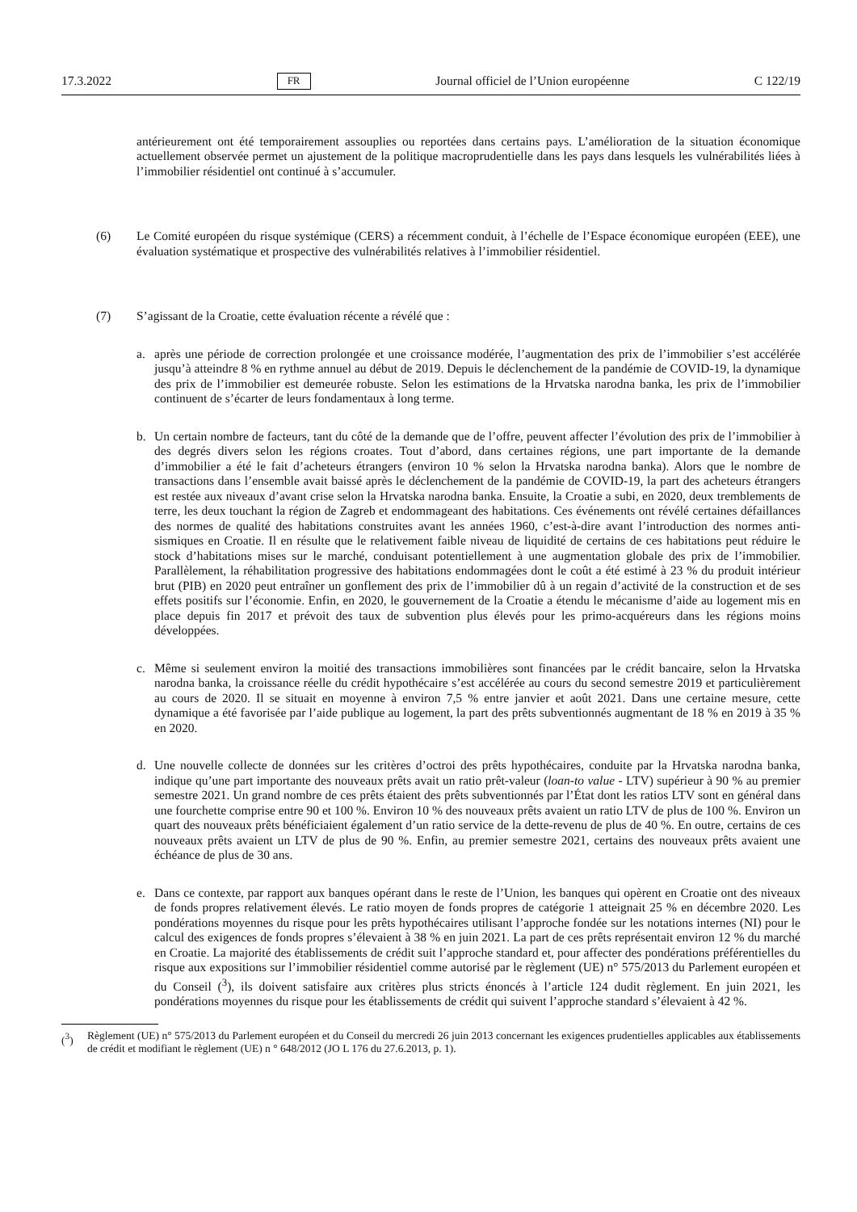17.3.2022 FR Journal officiel de l’Union européenne C 122/19
antérieurement ont été temporairement assouplies ou reportées dans certains pays. L’amélioration de la situation économique actuellement observée permet un ajustement de la politique macroprudentielle dans les pays dans lesquels les vulnérabilités liées à l’immobilier résidentiel ont continué à s’accumuler.
(6) Le Comité européen du risque systémique (CERS) a récemment conduit, à l’échelle de l’Espace économique européen (EEE), une évaluation systématique et prospective des vulnérabilités relatives à l’immobilier résidentiel.
(7) S’agissant de la Croatie, cette évaluation récente a révélé que :
a. après une période de correction prolongée et une croissance modérée, l’augmentation des prix de l’immobilier s’est accélérée jusqu’à atteindre 8 % en rythme annuel au début de 2019. Depuis le déclenchement de la pandémie de COVID-19, la dynamique des prix de l’immobilier est demeurée robuste. Selon les estimations de la Hrvatska narodna banka, les prix de l’immobilier continuent de s’écarter de leurs fondamentaux à long terme.
b. Un certain nombre de facteurs, tant du côté de la demande que de l’offre, peuvent affecter l’évolution des prix de l’immobilier à des degrés divers selon les régions croates. Tout d’abord, dans certaines régions, une part importante de la demande d’immobilier a été le fait d’acheteurs étrangers (environ 10 % selon la Hrvatska narodna banka). Alors que le nombre de transactions dans l’ensemble avait baissé après le déclenchement de la pandémie de COVID-19, la part des acheteurs étrangers est restée aux niveaux d’avant crise selon la Hrvatska narodna banka. Ensuite, la Croatie a subi, en 2020, deux tremblements de terre, les deux touchant la région de Zagreb et endommageant des habitations. Ces événements ont révélé certaines défaillances des normes de qualité des habitations construites avant les années 1960, c’est-à-dire avant l’introduction des normes anti-sismiques en Croatie. Il en résulte que le relativement faible niveau de liquidité de certains de ces habitations peut réduire le stock d’habitations mises sur le marché, conduisant potentiellement à une augmentation globale des prix de l’immobilier. Parallèlement, la réhabilitation progressive des habitations endommagées dont le coût a été estimé à 23 % du produit intérieur brut (PIB) en 2020 peut entraîner un gonflement des prix de l’immobilier dû à un regain d’activité de la construction et de ses effets positifs sur l’économie. Enfin, en 2020, le gouvernement de la Croatie a étendu le mécanisme d’aide au logement mis en place depuis fin 2017 et prévoit des taux de subvention plus élevés pour les primo-acquéreurs dans les régions moins développées.
c. Même si seulement environ la moitié des transactions immobilières sont financées par le crédit bancaire, selon la Hrvatska narodna banka, la croissance réelle du crédit hypothécaire s’est accélérée au cours du second semestre 2019 et particulièrement au cours de 2020. Il se situait en moyenne à environ 7,5 % entre janvier et août 2021. Dans une certaine mesure, cette dynamique a été favorisée par l’aide publique au logement, la part des prêts subventionnés augmentant de 18 % en 2019 à 35 % en 2020.
d. Une nouvelle collecte de données sur les critères d’octroi des prêts hypothécaires, conduite par la Hrvatska narodna banka, indique qu’une part importante des nouveaux prêts avait un ratio prêt-valeur (loan-to value - LTV) supérieur à 90 % au premier semestre 2021. Un grand nombre de ces prêts étaient des prêts subventionnés par l’État dont les ratios LTV sont en général dans une fourchette comprise entre 90 et 100 %. Environ 10 % des nouveaux prêts avaient un ratio LTV de plus de 100 %. Environ un quart des nouveaux prêts bénéficiaient également d’un ratio service de la dette-revenu de plus de 40 %. En outre, certains de ces nouveaux prêts avaient un LTV de plus de 90 %. Enfin, au premier semestre 2021, certains des nouveaux prêts avaient une échéance de plus de 30 ans.
e. Dans ce contexte, par rapport aux banques opérant dans le reste de l’Union, les banques qui opèrent en Croatie ont des niveaux de fonds propres relativement élevés. Le ratio moyen de fonds propres de catégorie 1 atteignait 25 % en décembre 2020. Les pondérations moyennes du risque pour les prêts hypothécaires utilisant l’approche fondée sur les notations internes (NI) pour le calcul des exigences de fonds propres s’élevaient à 38 % en juin 2021. La part de ces prêts représentait environ 12 % du marché en Croatie. La majorité des établissements de crédit suit l’approche standard et, pour affecter des pondérations préférentielles du risque aux expositions sur l’immobilier résidentiel comme autorisé par le règlement (UE) n° 575/2013 du Parlement européen et du Conseil (<sup>3</sup>), ils doivent satisfaire aux critères plus stricts énoncés à l’article 124 dudit règlement. En juin 2021, les pondérations moyennes du risque pour les établissements de crédit qui suivent l’approche standard s’élevaient à 42 %.
(<sup>3</sup>) Règlement (UE) n° 575/2013 du Parlement européen et du Conseil du mercredi 26 juin 2013 concernant les exigences prudentielles applicables aux établissements de crédit et modifiant le règlement (UE) n ° 648/2012 (JO L 176 du 27.6.2013, p. 1).